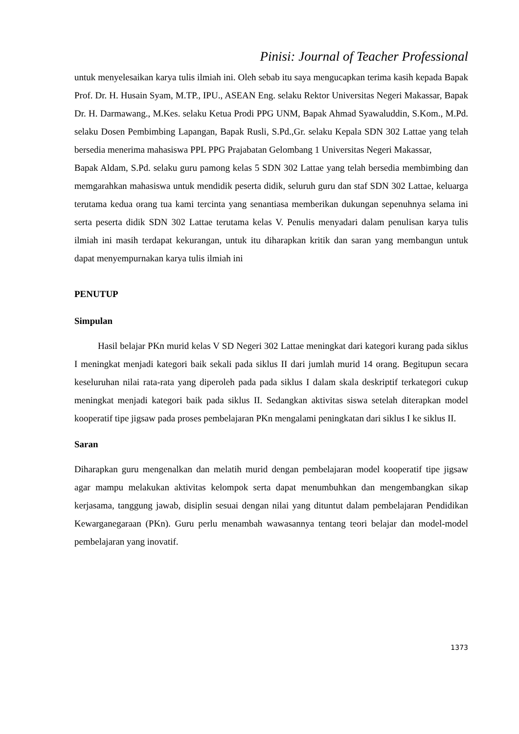Pinisi: Journal of Teacher Professional
untuk menyelesaikan karya tulis ilmiah ini. Oleh sebab itu saya mengucapkan terima kasih kepada Bapak Prof. Dr. H. Husain Syam, M.TP., IPU., ASEAN Eng. selaku Rektor Universitas Negeri Makassar, Bapak Dr. H. Darmawang., M.Kes. selaku Ketua Prodi PPG UNM, Bapak Ahmad Syawaluddin, S.Kom., M.Pd. selaku Dosen Pembimbing Lapangan, Bapak Rusli, S.Pd.,Gr. selaku Kepala SDN 302 Lattae yang telah bersedia menerima mahasiswa PPL PPG Prajabatan Gelombang 1 Universitas Negeri Makassar,
Bapak Aldam, S.Pd. selaku guru pamong kelas 5 SDN 302 Lattae yang telah bersedia membimbing dan memgarahkan mahasiswa untuk mendidik peserta didik, seluruh guru dan staf SDN 302 Lattae, keluarga terutama kedua orang tua kami tercinta yang senantiasa memberikan dukungan sepenuhnya selama ini serta peserta didik SDN 302 Lattae terutama kelas V. Penulis menyadari dalam penulisan karya tulis ilmiah ini masih terdapat kekurangan, untuk itu diharapkan kritik dan saran yang membangun untuk dapat menyempurnakan karya tulis ilmiah ini
PENUTUP
Simpulan
Hasil belajar PKn murid kelas V SD Negeri 302 Lattae meningkat dari kategori kurang pada siklus I meningkat menjadi kategori baik sekali pada siklus II dari jumlah murid 14 orang. Begitupun secara keseluruhan nilai rata-rata yang diperoleh pada pada siklus I dalam skala deskriptif terkategori cukup meningkat menjadi kategori baik pada siklus II. Sedangkan aktivitas siswa setelah diterapkan model kooperatif tipe jigsaw pada proses pembelajaran PKn mengalami peningkatan dari siklus I ke siklus II.
Saran
Diharapkan guru mengenalkan dan melatih murid dengan pembelajaran model kooperatif tipe jigsaw agar mampu melakukan aktivitas kelompok serta dapat menumbuhkan dan mengembangkan sikap kerjasama, tanggung jawab, disiplin sesuai dengan nilai yang dituntut dalam pembelajaran Pendidikan Kewarganegaraan (PKn). Guru perlu menambah wawasannya tentang teori belajar dan model-model pembelajaran yang inovatif.
1373